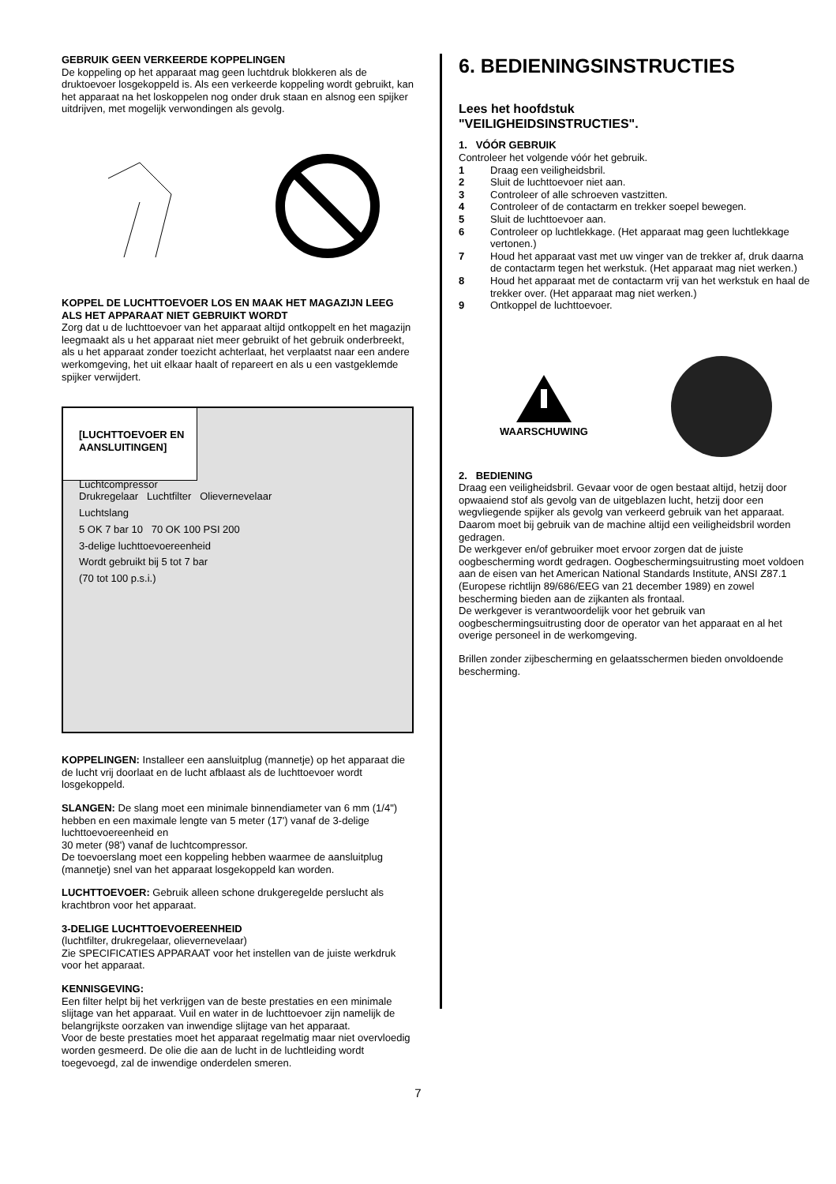GEBRUIK GEEN VERKEERDE KOPPELINGEN
De koppeling op het apparaat mag geen luchtdruk blokkeren als de druktoevoer losgekoppeld is. Als een verkeerde koppeling wordt gebruikt, kan het apparaat na het loskoppelen nog onder druk staan en alsnog een spijker uitdrijven, met mogelijk verwondingen als gevolg.
KOPPEL DE LUCHTTOEVOER LOS EN MAAK HET MAGAZIJN LEEG ALS HET APPARAAT NIET GEBRUIKT WORDT
Zorg dat u de luchttoevoer van het apparaat altijd ontkoppelt en het magazijn leegmaakt als u het apparaat niet meer gebruikt of het gebruik onderbreekt, als u het apparaat zonder toezicht achterlaat, het verplaatst naar een andere werkomgeving, het uit elkaar haalt of repareert en als u een vastgeklemde spijker verwijdert.
[LUCHTTOEVOER EN AANSLUITINGEN]
Luchtcompressor
Drukregelaar Luchtfilter Olievernevelaar
Luchtslang
5 OK 7 bar 10 70 OK 100 PSI 200
3-delige luchttoevoereenheid
Wordt gebruikt bij 5 tot 7 bar
(70 tot 100 p.s.i.)
KOPPELINGEN: Installeer een aansluitplug (mannetje) op het apparaat die de lucht vrij doorlaat en de lucht afblaast als de luchttoevoer wordt losgekoppeld.
SLANGEN: De slang moet een minimale binnendiameter van 6 mm (1/4") hebben en een maximale lengte van 5 meter (17') vanaf de 3-delige luchttoevoereenheid en
30 meter (98') vanaf de luchtcompressor.
De toevoerslang moet een koppeling hebben waarmee de aansluitplug (mannetje) snel van het apparaat losgekoppeld kan worden.
LUCHTTOEVOER: Gebruik alleen schone drukgeregelde perslucht als krachtbron voor het apparaat.
3-DELIGE LUCHTTOEVOEREENHEID
(luchtfilter, drukregelaar, olievernevelaar)
Zie SPECIFICATIES APPARAAT voor het instellen van de juiste werkdruk voor het apparaat.
KENNISGEVING:
Een filter helpt bij het verkrijgen van de beste prestaties en een minimale slijtage van het apparaat. Vuil en water in de luchttoevoer zijn namelijk de belangrijkste oorzaken van inwendige slijtage van het apparaat.
Voor de beste prestaties moet het apparaat regelmatig maar niet overvloedig worden gesmeerd. De olie die aan de lucht in de luchtleiding wordt toegevoegd, zal de inwendige onderdelen smeren.
6. BEDIENINGSINSTRUCTIES
Lees het hoofdstuk
"VEILIGHEIDSINSTRUCTIES".
1. VÓÓR GEBRUIK
Controleer het volgende vóór het gebruik.
1 Draag een veiligheidsbril.
2 Sluit de luchttoevoer niet aan.
3 Controleer of alle schroeven vastzitten.
4 Controleer of de contactarm en trekker soepel bewegen.
5 Sluit de luchttoevoer aan.
6 Controleer op luchtlekkage. (Het apparaat mag geen luchtlekkage vertonen.)
7 Houd het apparaat vast met uw vinger van de trekker af, druk daarna de contactarm tegen het werkstuk. (Het apparaat mag niet werken.)
8 Houd het apparaat met de contactarm vrij van het werkstuk en haal de trekker over. (Het apparaat mag niet werken.)
9 Ontkoppel de luchttoevoer.
WAARSCHUWING
2. BEDIENING
Draag een veiligheidsbril. Gevaar voor de ogen bestaat altijd, hetzij door opwaaiend stof als gevolg van de uitgeblazen lucht, hetzij door een wegvliegende spijker als gevolg van verkeerd gebruik van het apparaat. Daarom moet bij gebruik van de machine altijd een veiligheidsbril worden gedragen.
De werkgever en/of gebruiker moet ervoor zorgen dat de juiste oogbescherming wordt gedragen. Oogbeschermingsuitrusting moet voldoen aan de eisen van het American National Standards Institute, ANSI Z87.1 (Europese richtlijn 89/686/EEG van 21 december 1989) en zowel bescherming bieden aan de zijkanten als frontaal.
De werkgever is verantwoordelijk voor het gebruik van oogbeschermingsuitrusting door de operator van het apparaat en al het overige personeel in de werkomgeving.
Brillen zonder zijbescherming en gelaatsschermen bieden onvoldoende bescherming.
7